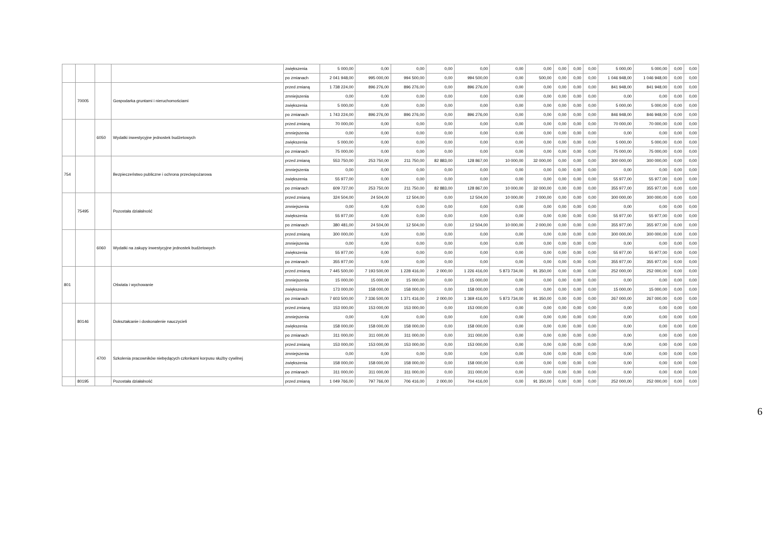| | | | | zwiększenia | 5 000,00 | 0,00 | 0,00 | 0,00 | 0,00 | 0,00 | 0,00 | 0,00 | 0,00 | 0,00 | 5 000,00 | 5 000,00 | 0,00 | 0,00 |
| | | | | po zmianach | 2 041 948,00 | 995 000,00 | 994 500,00 | 0,00 | 994 500,00 | 0,00 | 500,00 | 0,00 | 0,00 | 0,00 | 1 046 948,00 | 1 046 948,00 | 0,00 | 0,00 |
| | 70005 | | Gospodarka gruntami i nieruchomościami | przed zmianą | 1 738 224,00 | 896 276,00 | 896 276,00 | 0,00 | 896 276,00 | 0,00 | 0,00 | 0,00 | 0,00 | 0,00 | 841 948,00 | 841 948,00 | 0,00 | 0,00 |
| | | | | zmniejszenia | 0,00 | 0,00 | 0,00 | 0,00 | 0,00 | 0,00 | 0,00 | 0,00 | 0,00 | 0,00 | 0,00 | 0,00 | 0,00 | 0,00 |
| | | | | zwiększenia | 5 000,00 | 0,00 | 0,00 | 0,00 | 0,00 | 0,00 | 0,00 | 0,00 | 0,00 | 0,00 | 5 000,00 | 5 000,00 | 0,00 | 0,00 |
| | | | | po zmianach | 1 743 224,00 | 896 276,00 | 896 276,00 | 0,00 | 896 276,00 | 0,00 | 0,00 | 0,00 | 0,00 | 0,00 | 846 948,00 | 846 948,00 | 0,00 | 0,00 |
| | | 6050 | Wydatki inwestycyjne jednostek budżetowych | przed zmianą | 70 000,00 | 0,00 | 0,00 | 0,00 | 0,00 | 0,00 | 0,00 | 0,00 | 0,00 | 0,00 | 70 000,00 | 70 000,00 | 0,00 | 0,00 |
| | | | | zmniejszenia | 0,00 | 0,00 | 0,00 | 0,00 | 0,00 | 0,00 | 0,00 | 0,00 | 0,00 | 0,00 | 0,00 | 0,00 | 0,00 | 0,00 |
| | | | | zwiększenia | 5 000,00 | 0,00 | 0,00 | 0,00 | 0,00 | 0,00 | 0,00 | 0,00 | 0,00 | 0,00 | 5 000,00 | 5 000,00 | 0,00 | 0,00 |
| | | | | po zmianach | 75 000,00 | 0,00 | 0,00 | 0,00 | 0,00 | 0,00 | 0,00 | 0,00 | 0,00 | 0,00 | 75 000,00 | 75 000,00 | 0,00 | 0,00 |
| 754 | | | Bezpieczeństwo publiczne i ochrona przeciwpożarowa | przed zmianą | 553 750,00 | 253 750,00 | 211 750,00 | 82 883,00 | 128 867,00 | 10 000,00 | 32 000,00 | 0,00 | 0,00 | 0,00 | 300 000,00 | 300 000,00 | 0,00 | 0,00 |
| | | | | zmniejszenia | 0,00 | 0,00 | 0,00 | 0,00 | 0,00 | 0,00 | 0,00 | 0,00 | 0,00 | 0,00 | 0,00 | 0,00 | 0,00 | 0,00 |
| | | | | zwiększenia | 55 977,00 | 0,00 | 0,00 | 0,00 | 0,00 | 0,00 | 0,00 | 0,00 | 0,00 | 0,00 | 55 977,00 | 55 977,00 | 0,00 | 0,00 |
| | | | | po zmianach | 609 727,00 | 253 750,00 | 211 750,00 | 82 883,00 | 128 867,00 | 10 000,00 | 32 000,00 | 0,00 | 0,00 | 0,00 | 355 977,00 | 355 977,00 | 0,00 | 0,00 |
| | 75495 | | Pozostała działalność | przed zmianą | 324 504,00 | 24 504,00 | 12 504,00 | 0,00 | 12 504,00 | 10 000,00 | 2 000,00 | 0,00 | 0,00 | 0,00 | 300 000,00 | 300 000,00 | 0,00 | 0,00 |
| | | | | zmniejszenia | 0,00 | 0,00 | 0,00 | 0,00 | 0,00 | 0,00 | 0,00 | 0,00 | 0,00 | 0,00 | 0,00 | 0,00 | 0,00 | 0,00 |
| | | | | zwiększenia | 55 977,00 | 0,00 | 0,00 | 0,00 | 0,00 | 0,00 | 0,00 | 0,00 | 0,00 | 0,00 | 55 977,00 | 55 977,00 | 0,00 | 0,00 |
| | | | | po zmianach | 380 481,00 | 24 504,00 | 12 504,00 | 0,00 | 12 504,00 | 10 000,00 | 2 000,00 | 0,00 | 0,00 | 0,00 | 355 977,00 | 355 977,00 | 0,00 | 0,00 |
| | | 6060 | Wydatki na zakupy inwestycyjne jednostek budżetowych | przed zmianą | 300 000,00 | 0,00 | 0,00 | 0,00 | 0,00 | 0,00 | 0,00 | 0,00 | 0,00 | 0,00 | 300 000,00 | 300 000,00 | 0,00 | 0,00 |
| | | | | zmniejszenia | 0,00 | 0,00 | 0,00 | 0,00 | 0,00 | 0,00 | 0,00 | 0,00 | 0,00 | 0,00 | 0,00 | 0,00 | 0,00 | 0,00 |
| | | | | zwiększenia | 55 977,00 | 0,00 | 0,00 | 0,00 | 0,00 | 0,00 | 0,00 | 0,00 | 0,00 | 0,00 | 55 977,00 | 55 977,00 | 0,00 | 0,00 |
| | | | | po zmianach | 355 977,00 | 0,00 | 0,00 | 0,00 | 0,00 | 0,00 | 0,00 | 0,00 | 0,00 | 0,00 | 355 977,00 | 355 977,00 | 0,00 | 0,00 |
| 801 | | | Oświata i wychowanie | przed zmianą | 7 445 500,00 | 7 193 500,00 | 1 228 416,00 | 2 000,00 | 1 226 416,00 | 5 873 734,00 | 91 350,00 | 0,00 | 0,00 | 0,00 | 252 000,00 | 252 000,00 | 0,00 | 0,00 |
| | | | | zmniejszenia | 15 000,00 | 15 000,00 | 15 000,00 | 0,00 | 15 000,00 | 0,00 | 0,00 | 0,00 | 0,00 | 0,00 | 0,00 | 0,00 | 0,00 | 0,00 |
| | | | | zwiększenia | 173 000,00 | 158 000,00 | 158 000,00 | 0,00 | 158 000,00 | 0,00 | 0,00 | 0,00 | 0,00 | 0,00 | 15 000,00 | 15 000,00 | 0,00 | 0,00 |
| | | | | po zmianach | 7 603 500,00 | 7 336 500,00 | 1 371 416,00 | 2 000,00 | 1 369 416,00 | 5 873 734,00 | 91 350,00 | 0,00 | 0,00 | 0,00 | 267 000,00 | 267 000,00 | 0,00 | 0,00 |
| | 80146 | | Dokształcanie i doskonalenie nauczycieli | przed zmianą | 153 000,00 | 153 000,00 | 153 000,00 | 0,00 | 153 000,00 | 0,00 | 0,00 | 0,00 | 0,00 | 0,00 | 0,00 | 0,00 | 0,00 | 0,00 |
| | | | | zmniejszenia | 0,00 | 0,00 | 0,00 | 0,00 | 0,00 | 0,00 | 0,00 | 0,00 | 0,00 | 0,00 | 0,00 | 0,00 | 0,00 | 0,00 |
| | | | | zwiększenia | 158 000,00 | 158 000,00 | 158 000,00 | 0,00 | 158 000,00 | 0,00 | 0,00 | 0,00 | 0,00 | 0,00 | 0,00 | 0,00 | 0,00 | 0,00 |
| | | | | po zmianach | 311 000,00 | 311 000,00 | 311 000,00 | 0,00 | 311 000,00 | 0,00 | 0,00 | 0,00 | 0,00 | 0,00 | 0,00 | 0,00 | 0,00 | 0,00 |
| | | 4700 | Szkolenia pracowników niebędących członkami korpusu służby cywilnej | przed zmianą | 153 000,00 | 153 000,00 | 153 000,00 | 0,00 | 153 000,00 | 0,00 | 0,00 | 0,00 | 0,00 | 0,00 | 0,00 | 0,00 | 0,00 | 0,00 |
| | | | | zmniejszenia | 0,00 | 0,00 | 0,00 | 0,00 | 0,00 | 0,00 | 0,00 | 0,00 | 0,00 | 0,00 | 0,00 | 0,00 | 0,00 | 0,00 |
| | | | | zwiększenia | 158 000,00 | 158 000,00 | 158 000,00 | 0,00 | 158 000,00 | 0,00 | 0,00 | 0,00 | 0,00 | 0,00 | 0,00 | 0,00 | 0,00 | 0,00 |
| | | | | po zmianach | 311 000,00 | 311 000,00 | 311 000,00 | 0,00 | 311 000,00 | 0,00 | 0,00 | 0,00 | 0,00 | 0,00 | 0,00 | 0,00 | 0,00 | 0,00 |
| | 80195 | | Pozostała działalność | przed zmianą | 1 049 766,00 | 797 766,00 | 706 416,00 | 2 000,00 | 704 416,00 | 0,00 | 91 350,00 | 0,00 | 0,00 | 0,00 | 252 000,00 | 252 000,00 | 0,00 | 0,00 |
6